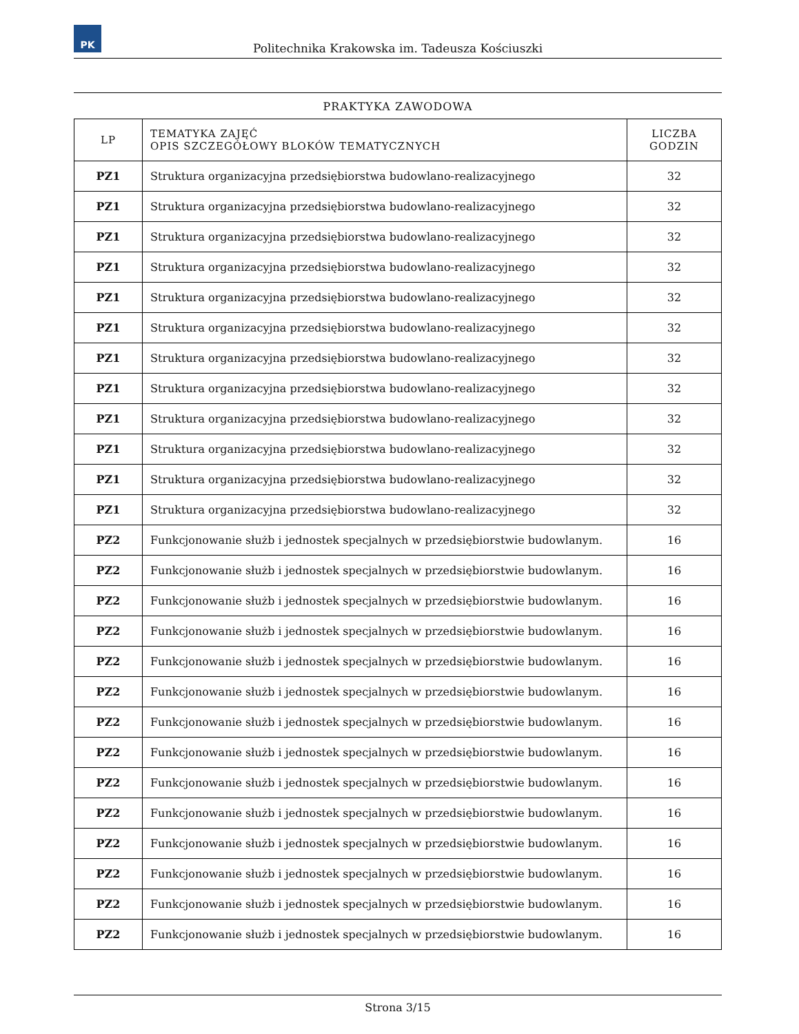PK
Politechnika Krakowska im. Tadeusza Kościuszki
PRAKTYKA ZAWODOWA
| LP | TEMATYKA ZAJĘĆ OPIS SZCZEGÓŁOWY BLOKÓW TEMATYCZNYCH | LICZBA GODZIN |
| --- | --- | --- |
| PZ1 | Struktura organizacyjna przedsiębiorstwa budowlano-realizacyjnego | 32 |
| PZ1 | Struktura organizacyjna przedsiębiorstwa budowlano-realizacyjnego | 32 |
| PZ1 | Struktura organizacyjna przedsiębiorstwa budowlano-realizacyjnego | 32 |
| PZ1 | Struktura organizacyjna przedsiębiorstwa budowlano-realizacyjnego | 32 |
| PZ1 | Struktura organizacyjna przedsiębiorstwa budowlano-realizacyjnego | 32 |
| PZ1 | Struktura organizacyjna przedsiębiorstwa budowlano-realizacyjnego | 32 |
| PZ1 | Struktura organizacyjna przedsiębiorstwa budowlano-realizacyjnego | 32 |
| PZ1 | Struktura organizacyjna przedsiębiorstwa budowlano-realizacyjnego | 32 |
| PZ1 | Struktura organizacyjna przedsiębiorstwa budowlano-realizacyjnego | 32 |
| PZ1 | Struktura organizacyjna przedsiębiorstwa budowlano-realizacyjnego | 32 |
| PZ1 | Struktura organizacyjna przedsiębiorstwa budowlano-realizacyjnego | 32 |
| PZ1 | Struktura organizacyjna przedsiębiorstwa budowlano-realizacyjnego | 32 |
| PZ2 | Funkcjonowanie służb i jednostek specjalnych w przedsiębiorstwie budowlanym. | 16 |
| PZ2 | Funkcjonowanie służb i jednostek specjalnych w przedsiębiorstwie budowlanym. | 16 |
| PZ2 | Funkcjonowanie służb i jednostek specjalnych w przedsiębiorstwie budowlanym. | 16 |
| PZ2 | Funkcjonowanie służb i jednostek specjalnych w przedsiębiorstwie budowlanym. | 16 |
| PZ2 | Funkcjonowanie służb i jednostek specjalnych w przedsiębiorstwie budowlanym. | 16 |
| PZ2 | Funkcjonowanie służb i jednostek specjalnych w przedsiębiorstwie budowlanym. | 16 |
| PZ2 | Funkcjonowanie służb i jednostek specjalnych w przedsiębiorstwie budowlanym. | 16 |
| PZ2 | Funkcjonowanie służb i jednostek specjalnych w przedsiębiorstwie budowlanym. | 16 |
| PZ2 | Funkcjonowanie służb i jednostek specjalnych w przedsiębiorstwie budowlanym. | 16 |
| PZ2 | Funkcjonowanie służb i jednostek specjalnych w przedsiębiorstwie budowlanym. | 16 |
| PZ2 | Funkcjonowanie służb i jednostek specjalnych w przedsiębiorstwie budowlanym. | 16 |
| PZ2 | Funkcjonowanie służb i jednostek specjalnych w przedsiębiorstwie budowlanym. | 16 |
| PZ2 | Funkcjonowanie służb i jednostek specjalnych w przedsiębiorstwie budowlanym. | 16 |
| PZ2 | Funkcjonowanie służb i jednostek specjalnych w przedsiębiorstwie budowlanym. | 16 |
Strona 3/15